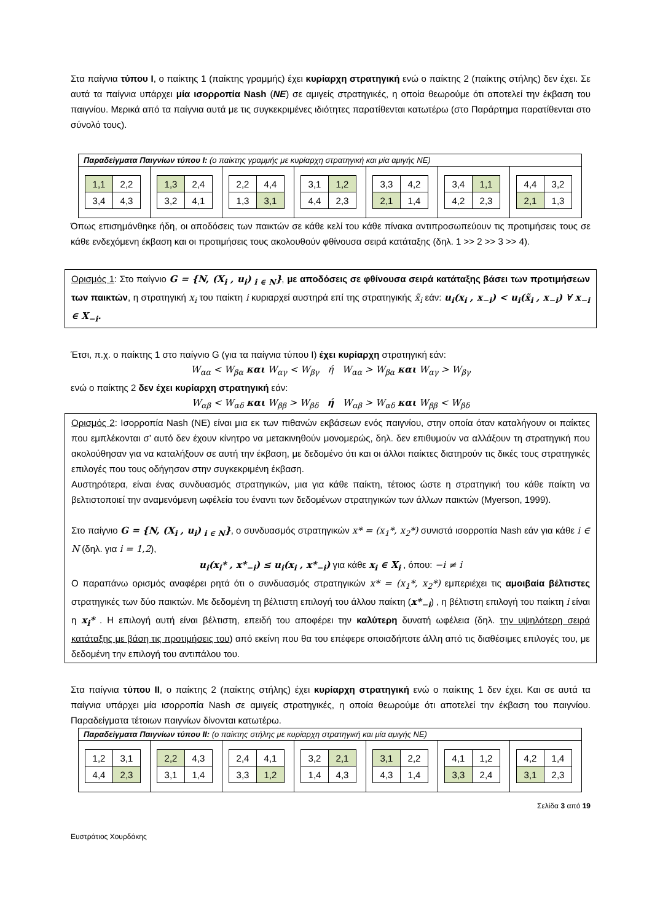Στα παίγνια τύπου Ι, ο παίκτης 1 (παίκτης γραμμής) έχει κυρίαρχη στρατηγική ενώ ο παίκτης 2 (παίκτης στήλης) δεν έχει. Σε αυτά τα παίγνια υπάρχει μία ισορροπία Nash (NE) σε αμιγείς στρατηγικές, η οποία θεωρούμε ότι αποτελεί την έκβαση του παιγνίου. Μερικά από τα παίγνια αυτά με τις συγκεκριμένες ιδιότητες παρατίθενται κατωτέρω (στο Παράρτημα παρατίθενται στο σύνολό τους).
| Παραδείγματα Παιγνίων τύπου Ι: (ο παίκτης γραμμής με κυρίαρχη στρατηγική και μία αμιγής NE) | | | | | | |
| --- | --- | --- | --- | --- | --- | --- |
| / 1,1 / 2,2 / / 3,4 / 4,3 / | / 1,3 / 2,4 / / 3,2 / 4,1 / | / 2,2 / 4,4 / / 1,3 / 3,1 / | / 3,1 / 1,2 / / 4,4 / 2,3 / | / 3,3 / 4,2 / / 2,1 / 1,4 / | / 3,4 / 1,1 / / 4,2 / 2,3 / | / 4,4 / 3,2 / / 2,1 / 1,3 / |
Όπως επισημάνθηκε ήδη, οι αποδόσεις των παικτών σε κάθε κελί του κάθε πίνακα αντιπροσωπεύουν τις προτιμήσεις τους σε κάθε ενδεχόμενη έκβαση και οι προτιμήσεις τους ακολουθούν φθίνουσα σειρά κατάταξης (δηλ. 1 >> 2 >> 3 >> 4).
Ορισμός 1: Στο παίγνιο G = {N, (X<sub>i</sub> , u<sub>i</sub>)<sub>i ∈ N</sub>}, με αποδόσεις σε φθίνουσα σειρά κατάταξης βάσει των προτιμήσεων των παικτών, η στρατηγική x<sub>i</sub> του παίκτη i κυριαρχεί αυστηρά επί της στρατηγικής x̃<sub>i</sub> εάν: u<sub>i</sub>(x<sub>i</sub> , x<sub>−i</sub>) < u<sub>i</sub>(x̃<sub>i</sub> , x<sub>−i</sub>) ∀ x<sub>−i</sub> ∈ X<sub>−i</sub>.
Έτσι, π.χ. ο παίκτης 1 στο παίγνιο G (για τα παίγνια τύπου Ι) έχει κυρίαρχη στρατηγική εάν:
W<sub>αα</sub> < W<sub>βα</sub> και W<sub>αγ</sub> < W<sub>βγ</sub> ή W<sub>αα</sub> > W<sub>βα</sub> και W<sub>αγ</sub> > W<sub>βγ</sub>
ενώ ο παίκτης 2 δεν έχει κυρίαρχη στρατηγική εάν:
W<sub>αβ</sub> < W<sub>αδ</sub> και W<sub>ββ</sub> > W<sub>βδ</sub> ή W<sub>αβ</sub> > W<sub>αδ</sub> και W<sub>ββ</sub> < W<sub>βδ</sub>
Ορισμός 2: Ισορροπία Nash (NE) είναι μια εκ των πιθανών εκβάσεων ενός παιγνίου, στην οποία όταν καταλήγουν οι παίκτες που εμπλέκονται σ’ αυτό δεν έχουν κίνητρο να μετακινηθούν μονομερώς, δηλ. δεν επιθυμούν να αλλάξουν τη στρατηγική που ακολούθησαν για να καταλήξουν σε αυτή την έκβαση, με δεδομένο ότι και οι άλλοι παίκτες διατηρούν τις δικές τους στρατηγικές επιλογές που τους οδήγησαν στην συγκεκριμένη έκβαση.
Αυστηρότερα, είναι ένας συνδυασμός στρατηγικών, μια για κάθε παίκτη, τέτοιος ώστε η στρατηγική του κάθε παίκτη να βελτιστοποιεί την αναμενόμενη ωφέλεία του έναντι των δεδομένων στρατηγικών των άλλων παικτών (Myerson, 1999).
Στο παίγνιο G = {N, (X<sub>i</sub> , u<sub>i</sub>)<sub>i ∈ N</sub>}, ο συνδυασμός στρατηγικών x* = (x<sub>1</sub>*, x<sub>2</sub>*) συνιστά ισορροπία Nash εάν για κάθε i ∈ N (δηλ. για i = 1,2),
u<sub>i</sub>(x<sub>i</sub>* , x*<sub>−i</sub>) ≤ u<sub>i</sub>(x<sub>i</sub> , x*<sub>−i</sub>) για κάθε x<sub>i</sub> ∈ X<sub>i</sub> , όπου: −i ≠ i
Ο παραπάνω ορισμός αναφέρει ρητά ότι ο συνδυασμός στρατηγικών x* = (x<sub>1</sub>*, x<sub>2</sub>*) εμπεριέχει τις αμοιβαία βέλτιστες στρατηγικές των δύο παικτών. Με δεδομένη τη βέλτιστη επιλογή του άλλου παίκτη (x*<sub>−i</sub>) , η βέλτιστη επιλογή του παίκτη i είναι η x<sub>i</sub>* . Η επιλογή αυτή είναι βέλτιστη, επειδή του αποφέρει την καλύτερη δυνατή ωφέλεια (δηλ. την υψηλότερη σειρά κατάταξης με βάση τις προτιμήσεις του) από εκείνη που θα του επέφερε οποιαδήποτε άλλη από τις διαθέσιμες επιλογές του, με δεδομένη την επιλογή του αντιπάλου του.
Στα παίγνια τύπου ΙΙ, ο παίκτης 2 (παίκτης στήλης) έχει κυρίαρχη στρατηγική ενώ ο παίκτης 1 δεν έχει. Και σε αυτά τα παίγνια υπάρχει μία ισορροπία Nash σε αμιγείς στρατηγικές, η οποία θεωρούμε ότι αποτελεί την έκβαση του παιγνίου. Παραδείγματα τέτοιων παιγνίων δίνονται κατωτέρω.
| Παραδείγματα Παιγνίων τύπου ΙΙ: (ο παίκτης στήλης με κυρίαρχη στρατηγική και μία αμιγής NE) | | | | | | |
| --- | --- | --- | --- | --- | --- | --- |
| / 1,2 / 3,1 / / 4,4 / 2,3 / | / 2,2 / 4,3 / / 3,1 / 1,4 / | / 2,4 / 4,1 / / 3,3 / 1,2 / | / 3,2 / 2,1 / / 1,4 / 4,3 / | / 3,1 / 2,2 / / 4,3 / 1,4 / | / 4,1 / 1,2 / / 3,3 / 2,4 / | / 4,2 / 1,4 / / 3,1 / 2,3 / |
Σελίδα 3 από 19
Ευστράτιος Χουρδάκης